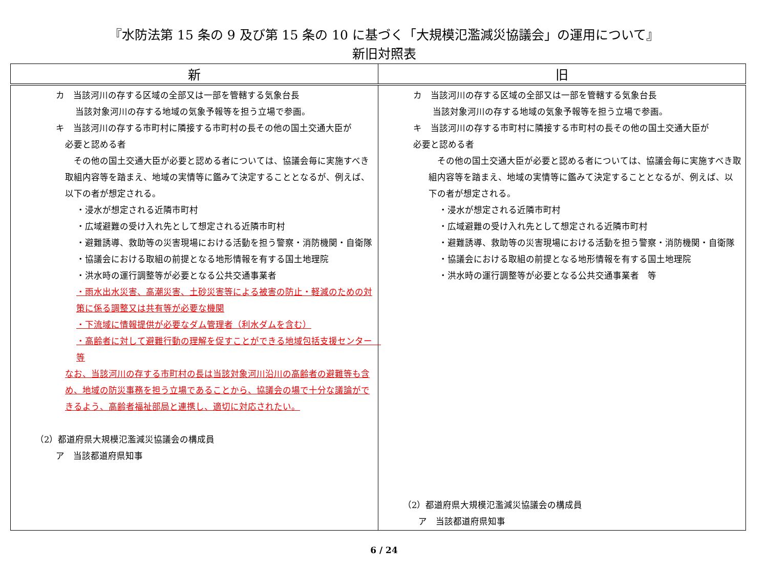『水防法第 15 条の 9 及び第 15 条の 10 に基づく「大規模氾濫減災協議会」の運用について』
新旧対照表
| 新 | 旧 |
| --- | --- |
| カ 当該河川の存する区域の全部又は一部を管轄する気象台長 当該対象河川の存する地域の気象予報等を担う立場で参画。 キ 当該河川の存する市町村に隣接する市町村の長その他の国土交通大臣が 必要と認める者 その他の国土交通大臣が必要と認める者については、協議会毎に実施すべき取組内容等を踏まえ、地域の実情等に鑑みて決定することとなるが、例えば、以下の者が想定される。 ・浸水が想定される近隣市町村 ・広域避難の受け入れ先として想定される近隣市町村 ・避難誘導、救助等の災害現場における活動を担う警察・消防機関・自衛隊 ・協議会における取組の前提となる地形情報を有する国土地理院 ・洪水時の運行調整等が必要となる公共交通事業者 ・雨水出水災害、高潮災害、土砂災害等による被害の防止・軽減のための対策に係る調整又は共有等が必要な機関 ・下流域に情報提供が必要なダム管理者（利水ダムを含む） ・高齢者に対して避難行動の理解を促すことができる地域包括支援センター 等 なお、当該河川の存する市町村の長は当該対象河川沿川の高齢者の避難等も含め、地域の防災事務を担う立場であることから、協議会の場で十分な議論ができるよう、高齢者福祉部局と連携し、適切に対応されたい。 （2）都道府県大規模氾濫減災協議会の構成員 ア 当該都道府県知事 | カ 当該河川の存する区域の全部又は一部を管轄する気象台長 当該対象河川の存する地域の気象予報等を担う立場で参画。 キ 当該河川の存する市町村に隣接する市町村の長その他の国土交通大臣が 必要と認める者 その他の国土交通大臣が必要と認める者については、協議会毎に実施すべき取組内容等を踏まえ、地域の実情等に鑑みて決定することとなるが、例えば、以下の者が想定される。 ・浸水が想定される近隣市町村 ・広域避難の受け入れ先として想定される近隣市町村 ・避難誘導、救助等の災害現場における活動を担う警察・消防機関・自衛隊 ・協議会における取組の前提となる地形情報を有する国土地理院 ・洪水時の運行調整等が必要となる公共交通事業者 等 （2）都道府県大規模氾濫減災協議会の構成員 ア 当該都道府県知事 |
6 / 24